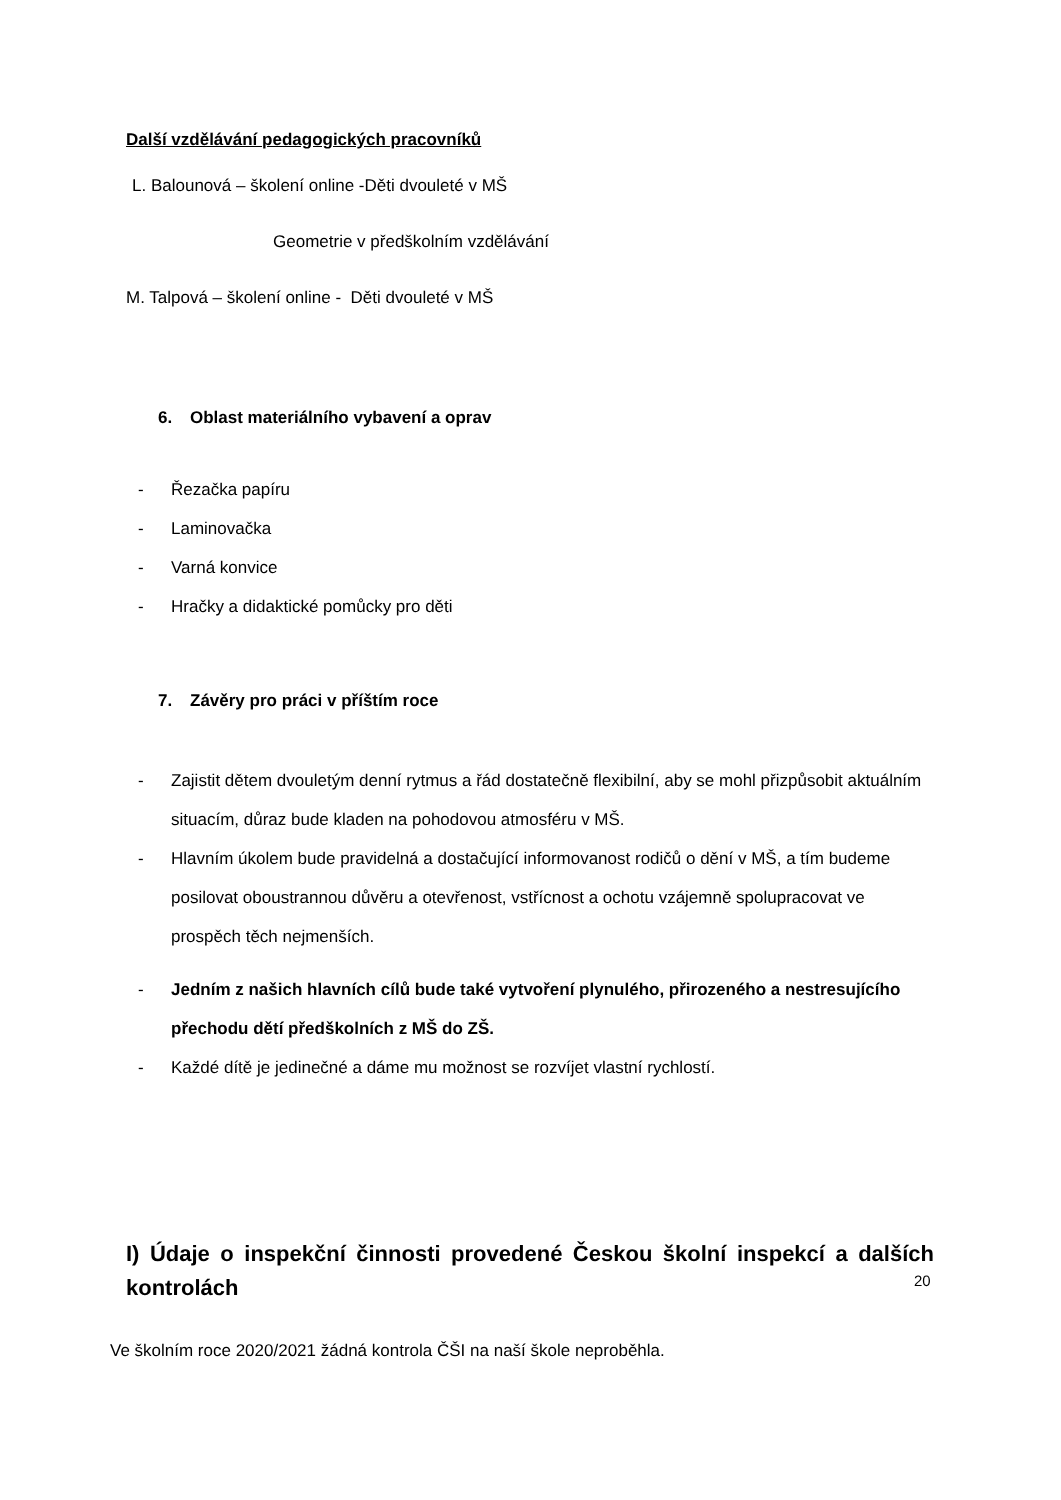Další vzdělávání pedagogických pracovníků
L. Balounová – školení online -Děti dvouleté v MŠ
Geometrie v předškolním vzdělávání
M. Talpová – školení online - Děti dvouleté v MŠ
6. Oblast materiálního vybavení a oprav
- Řezačka papíru
- Laminovačka
- Varná konvice
- Hračky a didaktické pomůcky pro děti
7. Závěry pro práci v příštím roce
- Zajistit dětem dvouletým denní rytmus a řád dostatečně flexibilní, aby se mohl přizpůsobit aktuálním situacím, důraz bude kladen na pohodovou atmosféru v MŠ.
- Hlavním úkolem bude pravidelná a dostačující informovanost rodičů o dění v MŠ, a tím budeme posilovat oboustrannou důvěru a otevřenost, vstřícnost a ochotu vzájemně spolupracovat ve prospěch těch nejmenších.
- Jedním z našich hlavních cílů bude také vytvoření plynulého, přirozeného a nestresujícího přechodu dětí předškolních z MŠ do ZŠ.
- Každé dítě je jedinečné a dáme mu možnost se rozvíjet vlastní rychlostí.
I) Údaje o inspekční činnosti provedené Českou školní inspekcí a dalších kontrolách
Ve školním roce 2020/2021 žádná kontrola ČŠI na naší škole neproběhla.
20